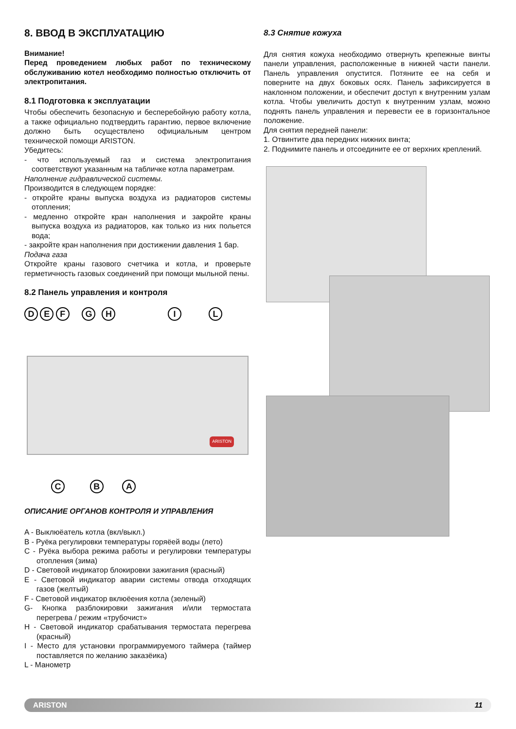8. ВВОД В ЭКСПЛУАТАЦИЮ
Внимание!
Перед проведением любых работ по техническому обслуживанию котел необходимо полностью отключить от электропитания.
8.1 Подготовка к эксплуатации
Чтобы обеспечить безопасную и бесперебойную работу котла, а также официально подтвердить гарантию, первое включение должно быть осуществлено официальным центром технической помощи ARISTON.
Убедитесь:
- что используемый газ и система электропитания соответствуют указанным на табличке котла параметрам.
Наполнение гидравлической системы.
Производится в следующем порядке:
- откройте краны выпуска воздуха из радиаторов системы отопления;
- медленно откройте кран наполнения и закройте краны выпуска воздуха из радиаторов, как только из них польется вода;
- закройте кран наполнения при достижении давления 1 бар.
Подача газа
Откройте краны газового счетчика и котла, и проверьте герметичность газовых соединений при помощи мыльной пены.
8.2 Панель управления и контроля
D E F G H I L
ARISTON
C B A
ОПИСАНИЕ ОРГАНОВ КОНТРОЛЯ И УПРАВЛЕНИЯ
A - Выклюёатель котла (вкл/выкл.)
B - Руёка регулировки температуры горяёей воды (лето)
C - Руёка выбора режима работы и регулировки температуры отопления (зима)
D - Световой индикатор блокировки зажигания (красный)
E - Световой индикатор аварии системы отвода отходящих газов (желтый)
F - Световой индикатор вклюёения котла (зеленый)
G- Кнопка разблокировки зажигания и/или термостата перегрева / режим «трубочист»
H - Световой индикатор срабатывания термостата перегрева (красный)
I - Место для установки программируемого таймера (таймер поставляется по желанию заказёика)
L - Манометр
8.3 Снятие кожуха
Для снятия кожуха необходимо отвернуть крепежные винты панели управления, расположенные в нижней части панели. Панель управления опустится. Потяните ее на себя и поверните на двух боковых осях. Панель зафиксируется в наклонном положении, и обеспечит доступ к внутренним узлам котла. Чтобы увеличить доступ к внутренним узлам, можно поднять панель управления и перевести ее в горизонтальное положение.
Для снятия передней панели:
1. Отвинтите два передних нижних винта;
2. Поднимите панель и отсоедините ее от верхних креплений.
ARISTON 11